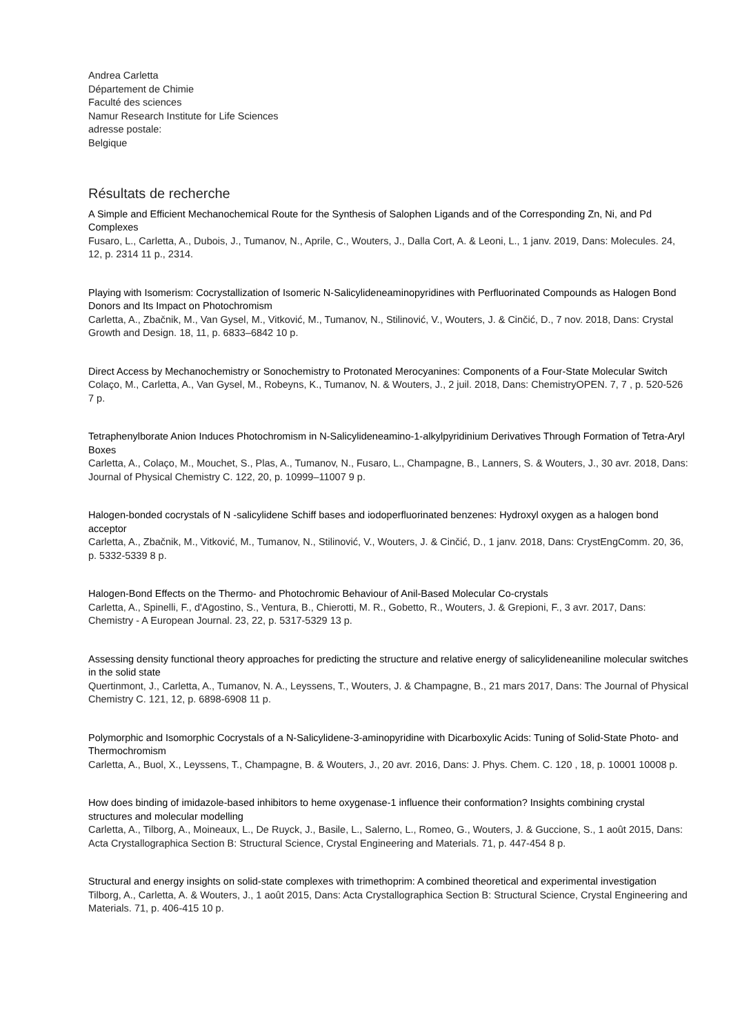Andrea Carletta
Département de Chimie
Faculté des sciences
Namur Research Institute for Life Sciences
adresse postale:
Belgique
Résultats de recherche
A Simple and Efficient Mechanochemical Route for the Synthesis of Salophen Ligands and of the Corresponding Zn, Ni, and Pd Complexes
Fusaro, L., Carletta, A., Dubois, J., Tumanov, N., Aprile, C., Wouters, J., Dalla Cort, A. & Leoni, L., 1 janv. 2019, Dans: Molecules. 24, 12, p. 2314 11 p., 2314.
Playing with Isomerism: Cocrystallization of Isomeric N-Salicylideneaminopyridines with Perfluorinated Compounds as Halogen Bond Donors and Its Impact on Photochromism
Carletta, A., Zbačnik, M., Van Gysel, M., Vitković, M., Tumanov, N., Stilinović, V., Wouters, J. & Cinčić, D., 7 nov. 2018, Dans: Crystal Growth and Design. 18, 11, p. 6833–6842 10 p.
Direct Access by Mechanochemistry or Sonochemistry to Protonated Merocyanines: Components of a Four-State Molecular Switch
Colaço, M., Carletta, A., Van Gysel, M., Robeyns, K., Tumanov, N. & Wouters, J., 2 juil. 2018, Dans: ChemistryOPEN. 7, 7 , p. 520-526 7 p.
Tetraphenylborate Anion Induces Photochromism in N-Salicylideneamino-1-alkylpyridinium Derivatives Through Formation of Tetra-Aryl Boxes
Carletta, A., Colaço, M., Mouchet, S., Plas, A., Tumanov, N., Fusaro, L., Champagne, B., Lanners, S. & Wouters, J., 30 avr. 2018, Dans: Journal of Physical Chemistry C. 122, 20, p. 10999–11007 9 p.
Halogen-bonded cocrystals of N -salicylidene Schiff bases and iodoperfluorinated benzenes: Hydroxyl oxygen as a halogen bond acceptor
Carletta, A., Zbačnik, M., Vitković, M., Tumanov, N., Stilinović, V., Wouters, J. & Cinčić, D., 1 janv. 2018, Dans: CrystEngComm. 20, 36, p. 5332-5339 8 p.
Halogen-Bond Effects on the Thermo- and Photochromic Behaviour of Anil-Based Molecular Co-crystals
Carletta, A., Spinelli, F., d'Agostino, S., Ventura, B., Chierotti, M. R., Gobetto, R., Wouters, J. & Grepioni, F., 3 avr. 2017, Dans: Chemistry - A European Journal. 23, 22, p. 5317-5329 13 p.
Assessing density functional theory approaches for predicting the structure and relative energy of salicylideneaniline molecular switches in the solid state
Quertinmont, J., Carletta, A., Tumanov, N. A., Leyssens, T., Wouters, J. & Champagne, B., 21 mars 2017, Dans: The Journal of Physical Chemistry C. 121, 12, p. 6898-6908 11 p.
Polymorphic and Isomorphic Cocrystals of a N-Salicylidene-3-aminopyridine with Dicarboxylic Acids: Tuning of Solid-State Photo- and Thermochromism
Carletta, A., Buol, X., Leyssens, T., Champagne, B. & Wouters, J., 20 avr. 2016, Dans: J. Phys. Chem. C. 120 , 18, p. 10001 10008 p.
How does binding of imidazole-based inhibitors to heme oxygenase-1 influence their conformation? Insights combining crystal structures and molecular modelling
Carletta, A., Tilborg, A., Moineaux, L., De Ruyck, J., Basile, L., Salerno, L., Romeo, G., Wouters, J. & Guccione, S., 1 août 2015, Dans: Acta Crystallographica Section B: Structural Science, Crystal Engineering and Materials. 71, p. 447-454 8 p.
Structural and energy insights on solid-state complexes with trimethoprim: A combined theoretical and experimental investigation
Tilborg, A., Carletta, A. & Wouters, J., 1 août 2015, Dans: Acta Crystallographica Section B: Structural Science, Crystal Engineering and Materials. 71, p. 406-415 10 p.